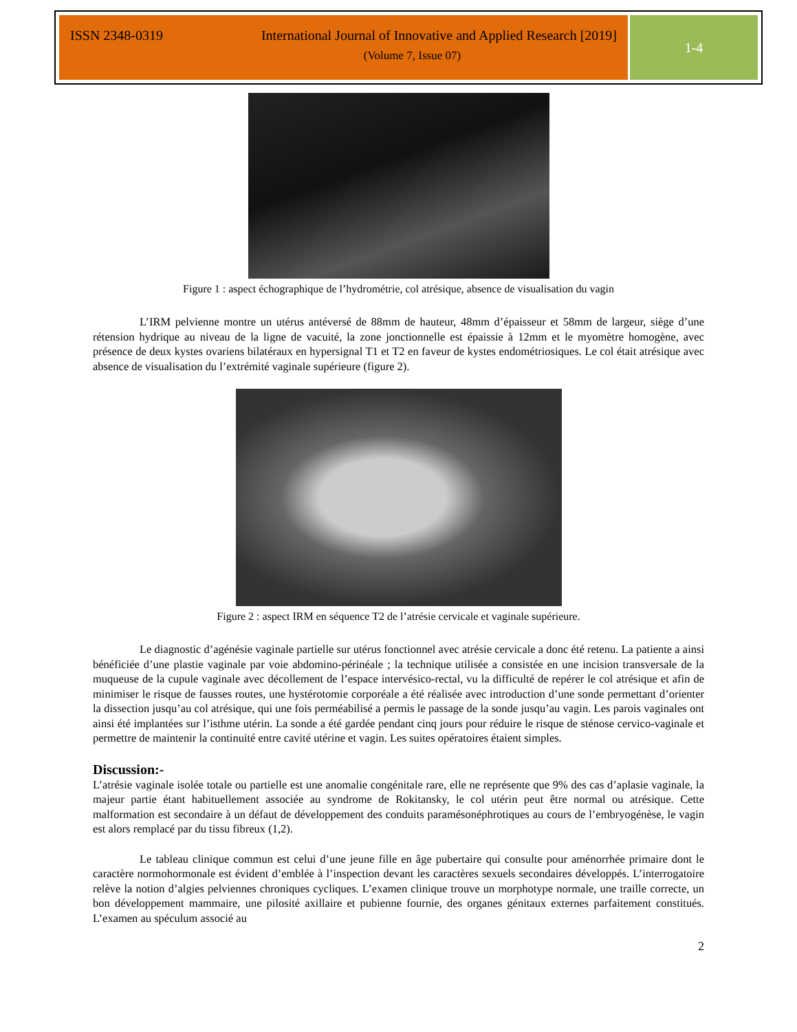ISSN 2348-0319 International Journal of Innovative and Applied Research [2019]
(Volume 7, Issue 07)
1-4
Figure 1 : aspect échographique de l’hydrométrie, col atrésique, absence de visualisation du vagin
L’IRM pelvienne montre un utérus antéversé de 88mm de hauteur, 48mm d’épaisseur et 58mm de largeur, siège d’une rétension hydrique au niveau de la ligne de vacuité, la zone jonctionnelle est épaissie à 12mm et le myomètre homogène, avec présence de deux kystes ovariens bilatéraux en hypersignal T1 et T2 en faveur de kystes endométriosiques. Le col était atrésique avec absence de visualisation du l’extrémité vaginale supérieure (figure 2).
Figure 2 : aspect IRM en séquence T2 de l’atrésie cervicale et vaginale supérieure.
Le diagnostic d’agénésie vaginale partielle sur utérus fonctionnel avec atrésie cervicale a donc été retenu. La patiente a ainsi bénéficiée d’une plastie vaginale par voie abdomino-périnéale ; la technique utilisée a consistée en une incision transversale de la muqueuse de la cupule vaginale avec décollement de l’espace intervésico-rectal, vu la difficulté de repérer le col atrésique et afin de minimiser le risque de fausses routes, une hystérotomie corporéale a été réalisée avec introduction d’une sonde permettant d’orienter la dissection jusqu’au col atrésique, qui une fois perméabilisé a permis le passage de la sonde jusqu’au vagin. Les parois vaginales ont ainsi été implantées sur l’isthme utérin. La sonde a été gardée pendant cinq jours pour réduire le risque de sténose cervico-vaginale et permettre de maintenir la continuité entre cavité utérine et vagin. Les suites opératoires étaient simples.
Discussion:-
L’atrésie vaginale isolée totale ou partielle est une anomalie congénitale rare, elle ne représente que 9% des cas d’aplasie vaginale, la majeur partie étant habituellement associée au syndrome de Rokitansky, le col utérin peut être normal ou atrésique. Cette malformation est secondaire à un défaut de développement des conduits paramésonéphrotiques au cours de l’embryogénèse, le vagin est alors remplacé par du tissu fibreux (1,2).
Le tableau clinique commun est celui d’une jeune fille en âge pubertaire qui consulte pour aménorrhée primaire dont le caractère normohormonale est évident d’emblée à l’inspection devant les caractères sexuels secondaires développés. L’interrogatoire relève la notion d’algies pelviennes chroniques cycliques. L’examen clinique trouve un morphotype normale, une traille correcte, un bon développement mammaire, une pilosité axillaire et pubienne fournie, des organes génitaux externes parfaitement constitués. L’examen au spéculum associé au
2